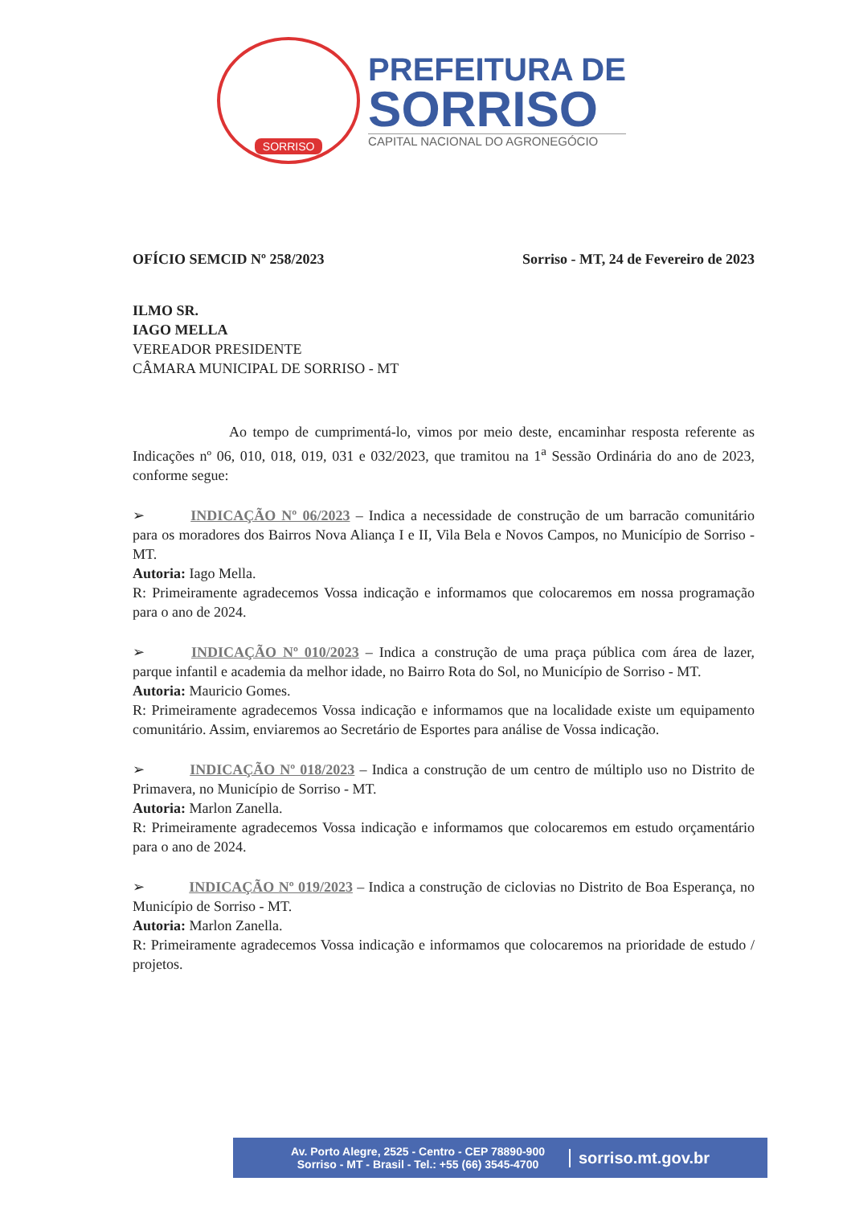SORRISO
PREFEITURA DE
SORRISO
CAPITAL NACIONAL DO AGRONEGÓCIO
OFÍCIO SEMCID Nº 258/2023 Sorriso - MT, 24 de Fevereiro de 2023
ILMO SR.
IAGO MELLA
VEREADOR PRESIDENTE
CÂMARA MUNICIPAL DE SORRISO - MT
Ao tempo de cumprimentá-lo, vimos por meio deste, encaminhar resposta referente as Indicações nº 06, 010, 018, 019, 031 e 032/2023, que tramitou na 1<sup>a</sup> Sessão Ordinária do ano de 2023, conforme segue:
➢ INDICAÇÃO Nº 06/2023 – Indica a necessidade de construção de um barracão comunitário para os moradores dos Bairros Nova Aliança I e II, Vila Bela e Novos Campos, no Município de Sorriso - MT.
Autoria: Iago Mella.
R: Primeiramente agradecemos Vossa indicação e informamos que colocaremos em nossa programação para o ano de 2024.
➢ INDICAÇÃO Nº 010/2023 – Indica a construção de uma praça pública com área de lazer, parque infantil e academia da melhor idade, no Bairro Rota do Sol, no Município de Sorriso - MT.
Autoria: Mauricio Gomes.
R: Primeiramente agradecemos Vossa indicação e informamos que na localidade existe um equipamento comunitário. Assim, enviaremos ao Secretário de Esportes para análise de Vossa indicação.
➢ INDICAÇÃO Nº 018/2023 – Indica a construção de um centro de múltiplo uso no Distrito de Primavera, no Município de Sorriso - MT.
Autoria: Marlon Zanella.
R: Primeiramente agradecemos Vossa indicação e informamos que colocaremos em estudo orçamentário para o ano de 2024.
➢ INDICAÇÃO Nº 019/2023 – Indica a construção de ciclovias no Distrito de Boa Esperança, no Município de Sorriso - MT.
Autoria: Marlon Zanella.
R: Primeiramente agradecemos Vossa indicação e informamos que colocaremos na prioridade de estudo / projetos.
Av. Porto Alegre, 2525 - Centro - CEP 78890-900
Sorriso - MT - Brasil - Tel.: +55 (66) 3545-4700
sorriso.mt.gov.br